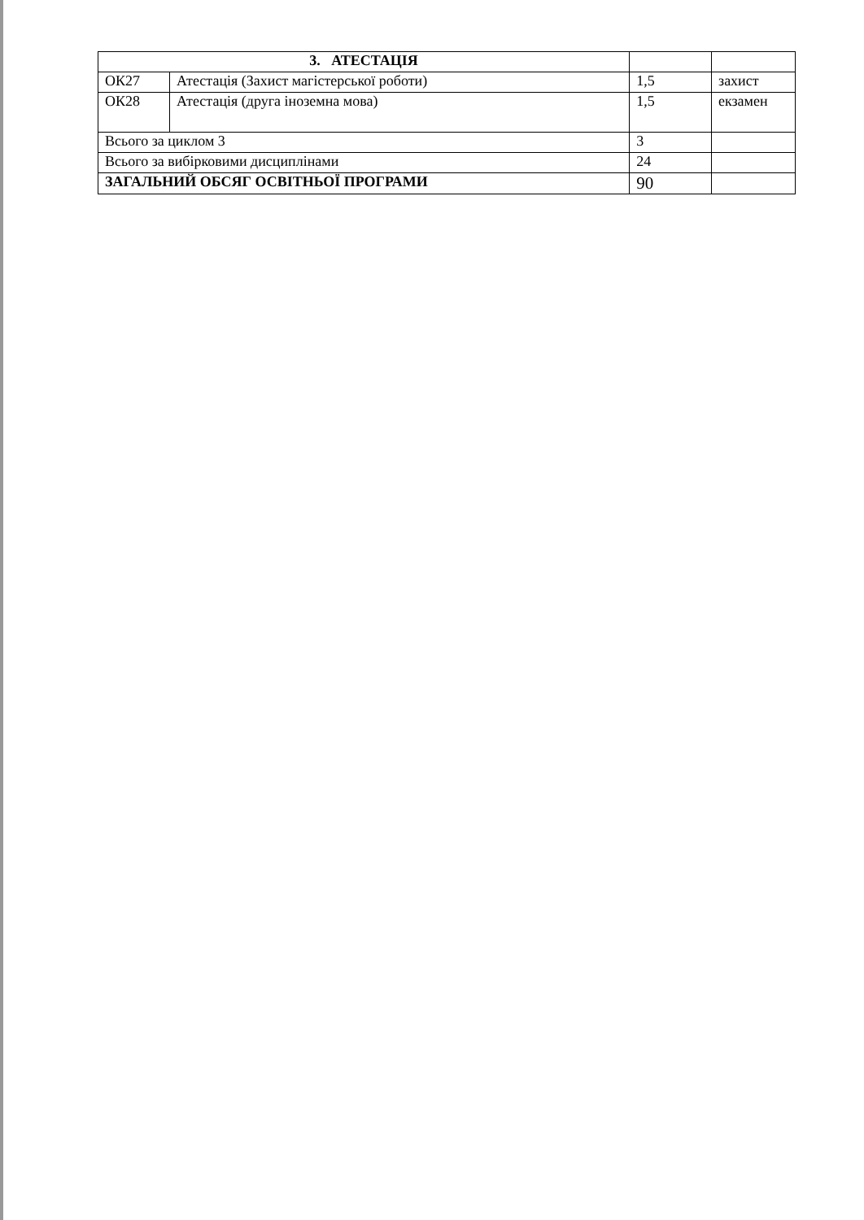| 3. АТЕСТАЦІЯ | | | |
| ОК27 | Атестація (Захист магістерської роботи) | 1,5 | захист |
| ОК28 | Атестація (друга іноземна мова) | 1,5 | екзамен |
| Всього за циклом 3 | | 3 | |
| Всього за вибірковими дисциплінами | | 24 | |
| ЗАГАЛЬНИЙ ОБСЯГ ОСВІТНЬОЇ ПРОГРАМИ | | 90 | |